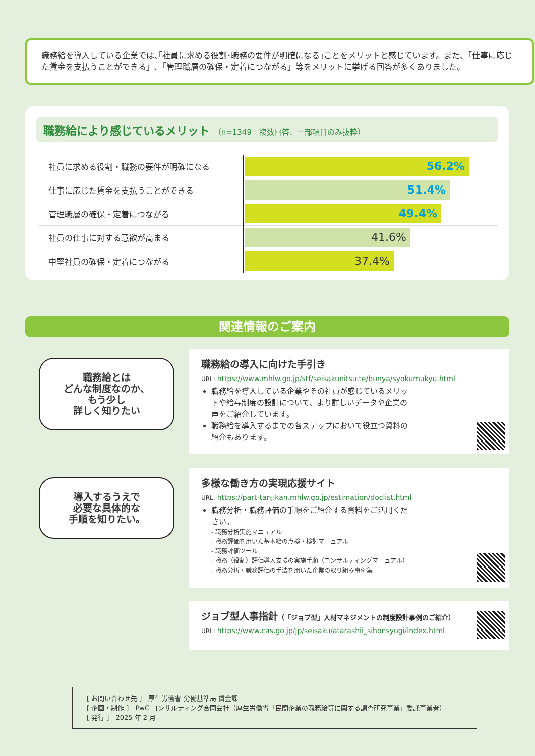職務給を導入している企業では､｢社員に求める役割･職務の要件が明確になる｣ことをメリットと感じています。また、「仕事に応じた賃金を支払うことができる」､「管理職層の確保・定着につながる」等をメリットに挙げる回答が多くありました。
職務給により感じているメリット （n=1349　複数回答、一部項目のみ抜粋）
| 社員に求める役割・職務の要件が明確になる | 56.2% |
| 仕事に応じた賃金を支払うことができる | 51.4% |
| 管理職層の確保・定着につながる | 49.4% |
| 社員の仕事に対する意欲が高まる | 41.6% |
| 中堅社員の確保・定着につながる | 37.4% |
関連情報のご案内
職務給とは
どんな制度なのか、
もう少し
詳しく知りたい
職務給の導入に向けた手引き
URL: https://www.mhlw.go.jp/stf/seisakunitsuite/bunya/syokumukyu.html
職務給を導入している企業やその社員が感じているメリットや給与制度の設計について、より詳しいデータや企業の声をご紹介しています。
職務給を導入するまでの各ステップにおいて役立つ資料の紹介もあります。
導入するうえで
必要な具体的な
手順を知りたい。
多様な働き方の実現応援サイト
URL: https://part-tanjikan.mhlw.go.jp/estimation/doclist.html
職務分析・職務評価の手順をご紹介する資料をご活用ください。
- 職務分析実施マニュアル
- 職務評価を用いた基本給の点検・検討マニュアル
- 職務評価ツール
- 職務（役割）評価導入支援の実施手順（コンサルティングマニュアル）
- 職務分析・職務評価の手法を用いた企業の取り組み事例集
ジョブ型人事指針（「ジョブ型」人材マネジメントの制度設計事例のご紹介）
URL: https://www.cas.go.jp/jp/seisaku/atarashii_sihonsyugi/index.html
[ お問い合わせ先 ]　厚生労働省 労働基準局 賃金課
[ 企画・制作 ]　PwC コンサルティング合同会社（厚生労働省「民間企業の職務給等に関する調査研究事業」委託事業者）
[ 発行 ]　2025 年 2 月